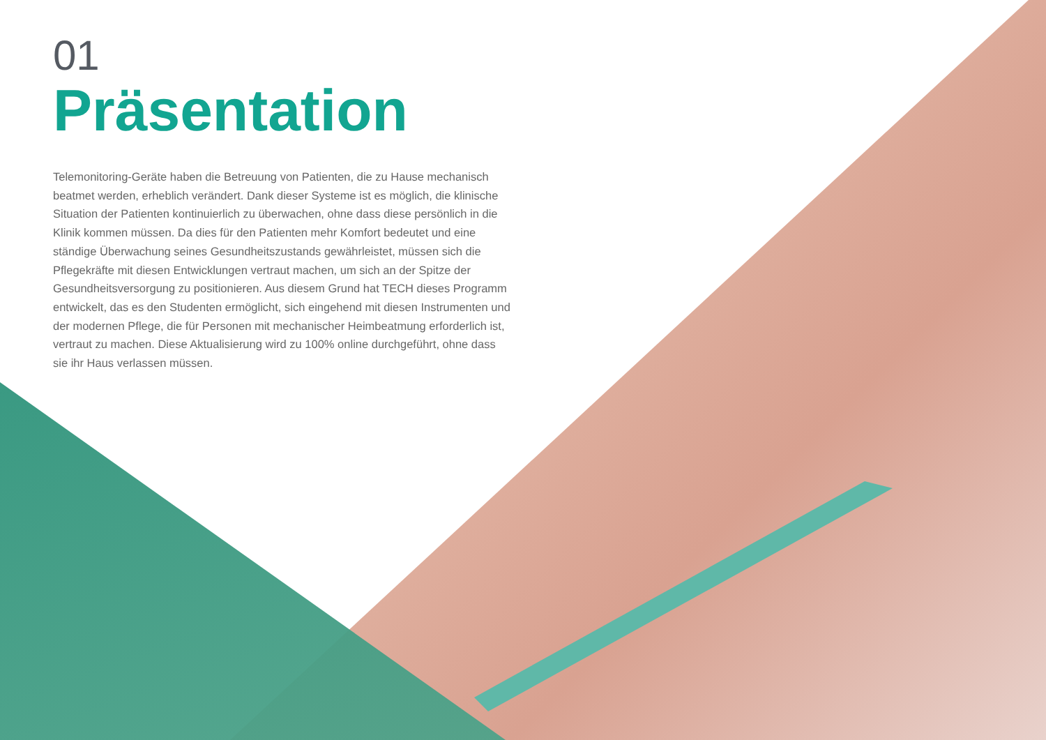01
Präsentation
Telemonitoring-Geräte haben die Betreuung von Patienten, die zu Hause mechanisch beatmet werden, erheblich verändert. Dank dieser Systeme ist es möglich, die klinische Situation der Patienten kontinuierlich zu überwachen, ohne dass diese persönlich in die Klinik kommen müssen. Da dies für den Patienten mehr Komfort bedeutet und eine ständige Überwachung seines Gesundheitszustands gewährleistet, müssen sich die Pflegekräfte mit diesen Entwicklungen vertraut machen, um sich an der Spitze der Gesundheitsversorgung zu positionieren. Aus diesem Grund hat TECH dieses Programm entwickelt, das es den Studenten ermöglicht, sich eingehend mit diesen Instrumenten und der modernen Pflege, die für Personen mit mechanischer Heimbeatmung erforderlich ist, vertraut zu machen. Diese Aktualisierung wird zu 100% online durchgeführt, ohne dass sie ihr Haus verlassen müssen.